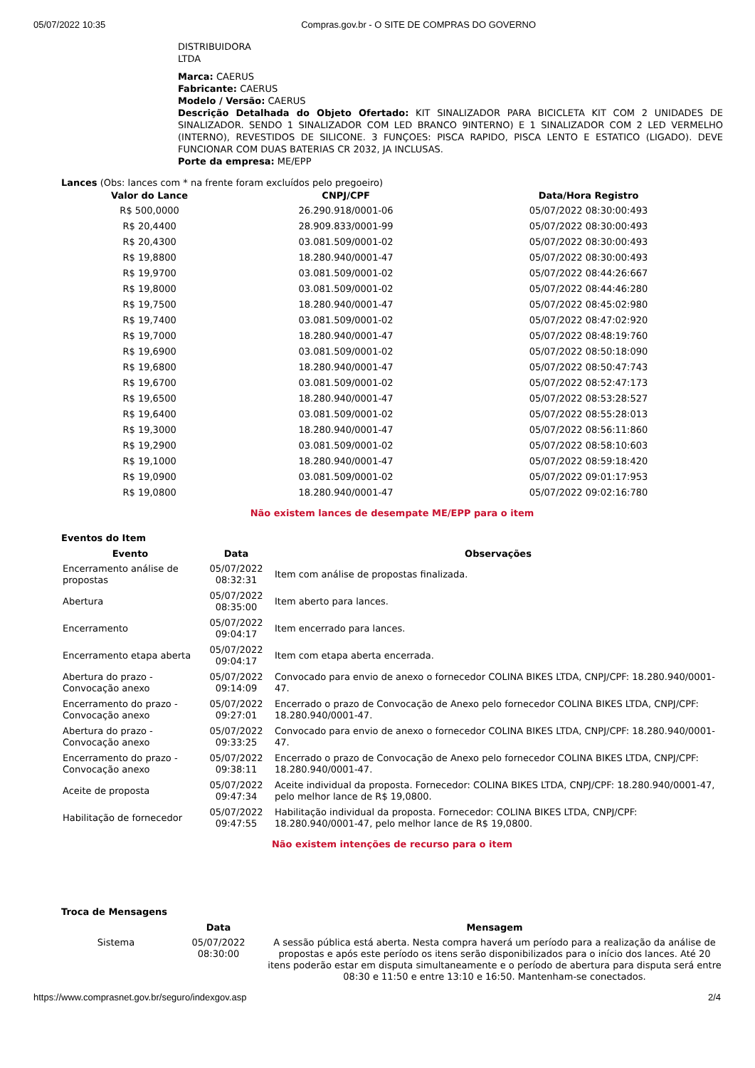05/07/2022 10:35 Compras.gov.br - O SITE DE COMPRAS DO GOVERNO
DISTRIBUIDORA
LTDA
Marca: CAERUS
Fabricante: CAERUS
Modelo / Versão: CAERUS
Descrição Detalhada do Objeto Ofertado: KIT SINALIZADOR PARA BICICLETA KIT COM 2 UNIDADES DE SINALIZADOR. SENDO 1 SINALIZADOR COM LED BRANCO 9INTERNO) E 1 SINALIZADOR COM 2 LED VERMELHO (INTERNO), REVESTIDOS DE SILICONE. 3 FUNÇOES: PISCA RAPIDO, PISCA LENTO E ESTATICO (LIGADO). DEVE FUNCIONAR COM DUAS BATERIAS CR 2032, JA INCLUSAS.
Porte da empresa: ME/EPP
Lances (Obs: lances com * na frente foram excluídos pelo pregoeiro)
| Valor do Lance | CNPJ/CPF | Data/Hora Registro |
| --- | --- | --- |
| R$ 500,0000 | 26.290.918/0001-06 | 05/07/2022 08:30:00:493 |
| R$ 20,4400 | 28.909.833/0001-99 | 05/07/2022 08:30:00:493 |
| R$ 20,4300 | 03.081.509/0001-02 | 05/07/2022 08:30:00:493 |
| R$ 19,8800 | 18.280.940/0001-47 | 05/07/2022 08:30:00:493 |
| R$ 19,9700 | 03.081.509/0001-02 | 05/07/2022 08:44:26:667 |
| R$ 19,8000 | 03.081.509/0001-02 | 05/07/2022 08:44:46:280 |
| R$ 19,7500 | 18.280.940/0001-47 | 05/07/2022 08:45:02:980 |
| R$ 19,7400 | 03.081.509/0001-02 | 05/07/2022 08:47:02:920 |
| R$ 19,7000 | 18.280.940/0001-47 | 05/07/2022 08:48:19:760 |
| R$ 19,6900 | 03.081.509/0001-02 | 05/07/2022 08:50:18:090 |
| R$ 19,6800 | 18.280.940/0001-47 | 05/07/2022 08:50:47:743 |
| R$ 19,6700 | 03.081.509/0001-02 | 05/07/2022 08:52:47:173 |
| R$ 19,6500 | 18.280.940/0001-47 | 05/07/2022 08:53:28:527 |
| R$ 19,6400 | 03.081.509/0001-02 | 05/07/2022 08:55:28:013 |
| R$ 19,3000 | 18.280.940/0001-47 | 05/07/2022 08:56:11:860 |
| R$ 19,2900 | 03.081.509/0001-02 | 05/07/2022 08:58:10:603 |
| R$ 19,1000 | 18.280.940/0001-47 | 05/07/2022 08:59:18:420 |
| R$ 19,0900 | 03.081.509/0001-02 | 05/07/2022 09:01:17:953 |
| R$ 19,0800 | 18.280.940/0001-47 | 05/07/2022 09:02:16:780 |
Não existem lances de desempate ME/EPP para o item
Eventos do Item
| Evento | Data | Observações |
| --- | --- | --- |
| Encerramento análise de propostas | 05/07/2022 08:32:31 | Item com análise de propostas finalizada. |
| Abertura | 05/07/2022 08:35:00 | Item aberto para lances. |
| Encerramento | 05/07/2022 09:04:17 | Item encerrado para lances. |
| Encerramento etapa aberta | 05/07/2022 09:04:17 | Item com etapa aberta encerrada. |
| Abertura do prazo - Convocação anexo | 05/07/2022 09:14:09 | Convocado para envio de anexo o fornecedor COLINA BIKES LTDA, CNPJ/CPF: 18.280.940/0001-47. |
| Encerramento do prazo - Convocação anexo | 05/07/2022 09:27:01 | Encerrado o prazo de Convocação de Anexo pelo fornecedor COLINA BIKES LTDA, CNPJ/CPF: 18.280.940/0001-47. |
| Abertura do prazo - Convocação anexo | 05/07/2022 09:33:25 | Convocado para envio de anexo o fornecedor COLINA BIKES LTDA, CNPJ/CPF: 18.280.940/0001-47. |
| Encerramento do prazo - Convocação anexo | 05/07/2022 09:38:11 | Encerrado o prazo de Convocação de Anexo pelo fornecedor COLINA BIKES LTDA, CNPJ/CPF: 18.280.940/0001-47. |
| Aceite de proposta | 05/07/2022 09:47:34 | Aceite individual da proposta. Fornecedor: COLINA BIKES LTDA, CNPJ/CPF: 18.280.940/0001-47, pelo melhor lance de R$ 19,0800. |
| Habilitação de fornecedor | 05/07/2022 09:47:55 | Habilitação individual da proposta. Fornecedor: COLINA BIKES LTDA, CNPJ/CPF: 18.280.940/0001-47, pelo melhor lance de R$ 19,0800. |
Não existem intenções de recurso para o item
Troca de Mensagens
| | Data | Mensagem |
| --- | --- | --- |
| Sistema | 05/07/2022 08:30:00 | A sessão pública está aberta. Nesta compra haverá um período para a realização da análise de propostas e após este período os itens serão disponibilizados para o início dos lances. Até 20 itens poderão estar em disputa simultaneamente e o período de abertura para disputa será entre 08:30 e 11:50 e entre 13:10 e 16:50. Mantenham-se conectados. |
https://www.comprasnet.gov.br/seguro/indexgov.asp 2/4